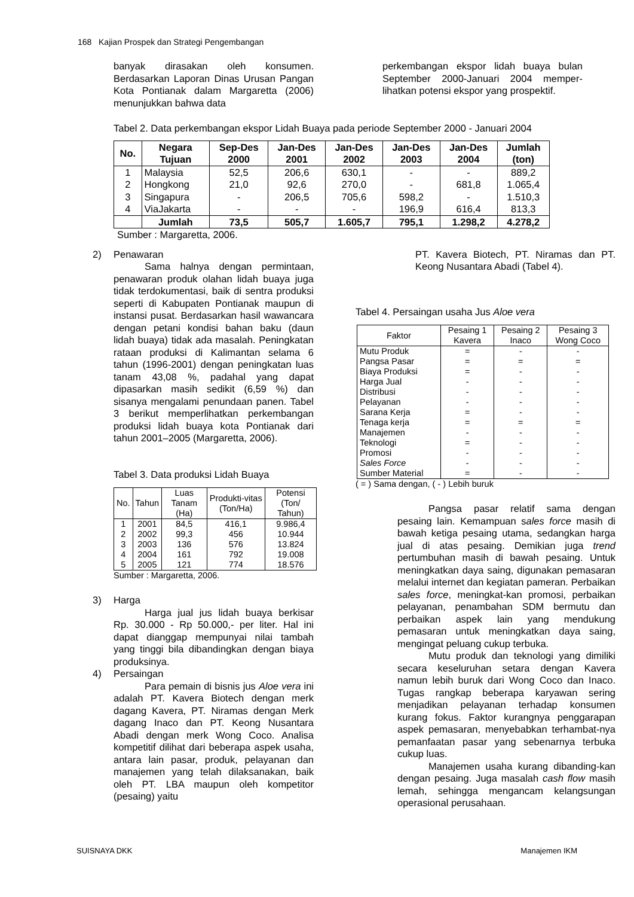168 Kajian Prospek dan Strategi Pengembangan
banyak dirasakan oleh konsumen. Berdasarkan Laporan Dinas Urusan Pangan Kota Pontianak dalam Margaretta (2006) menunjukkan bahwa data
perkembangan ekspor lidah buaya bulan September 2000-Januari 2004 memper-lihatkan potensi ekspor yang prospektif.
Tabel 2. Data perkembangan ekspor Lidah Buaya pada periode September 2000 - Januari 2004
| No. | Negara Tujuan | Sep-Des 2000 | Jan-Des 2001 | Jan-Des 2002 | Jan-Des 2003 | Jan-Des 2004 | Jumlah (ton) |
| --- | --- | --- | --- | --- | --- | --- | --- |
| 1 | Malaysia | 52,5 | 206,6 | 630,1 | - | - | 889,2 |
| 2 | Hongkong | 21,0 | 92,6 | 270,0 | - | 681,8 | 1.065,4 |
| 3 | Singapura | - | 206,5 | 705,6 | 598,2 | - | 1.510,3 |
| 4 | ViaJakarta | - | - | - | 196,9 | 616,4 | 813,3 |
| | Jumlah | 73,5 | 505,7 | 1.605,7 | 795,1 | 1.298,2 | 4.278,2 |
Sumber : Margaretta, 2006.
2) Penawaran
Sama halnya dengan permintaan, penawaran produk olahan lidah buaya juga tidak terdokumentasi, baik di sentra produksi seperti di Kabupaten Pontianak maupun di instansi pusat. Berdasarkan hasil wawancara dengan petani kondisi bahan baku (daun lidah buaya) tidak ada masalah. Peningkatan rataan produksi di Kalimantan selama 6 tahun (1996-2001) dengan peningkatan luas tanam 43,08 %, padahal yang dapat dipasarkan masih sedikit (6,59 %) dan sisanya mengalami penundaan panen. Tabel 3 berikut memperlihatkan perkembangan produksi lidah buaya kota Pontianak dari tahun 2001–2005 (Margaretta, 2006).
Tabel 3. Data produksi Lidah Buaya
| No. | Tahun | Luas Tanam (Ha) | Produkti-vitas (Ton/Ha) | Potensi (Ton/ Tahun) |
| --- | --- | --- | --- | --- |
| 1 | 2001 | 84,5 | 416,1 | 9.986,4 |
| 2 | 2002 | 99,3 | 456 | 10.944 |
| 3 | 2003 | 136 | 576 | 13.824 |
| 4 | 2004 | 161 | 792 | 19.008 |
| 5 | 2005 | 121 | 774 | 18.576 |
Sumber : Margaretta, 2006.
3) Harga
Harga jual jus lidah buaya berkisar Rp. 30.000 - Rp 50.000,- per liter. Hal ini dapat dianggap mempunyai nilai tambah yang tinggi bila dibandingkan dengan biaya produksinya.
4) Persaingan
Para pemain di bisnis jus Aloe vera ini adalah PT. Kavera Biotech dengan merk dagang Kavera, PT. Niramas dengan Merk dagang Inaco dan PT. Keong Nusantara Abadi dengan merk Wong Coco. Analisa kompetitif dilihat dari beberapa aspek usaha, antara lain pasar, produk, pelayanan dan manajemen yang telah dilaksanakan, baik oleh PT. LBA maupun oleh kompetitor (pesaing) yaitu
PT. Kavera Biotech, PT. Niramas dan PT. Keong Nusantara Abadi (Tabel 4).
Tabel 4. Persaingan usaha Jus Aloe vera
| Faktor | Pesaing 1 Kavera | Pesaing 2 Inaco | Pesaing 3 Wong Coco |
| --- | --- | --- | --- |
| Mutu Produk | = | - | - |
| Pangsa Pasar | = | = | = |
| Biaya Produksi | = | - | - |
| Harga Jual | - | - | - |
| Distribusi | - | - | - |
| Pelayanan | - | - | - |
| Sarana Kerja | = | - | - |
| Tenaga kerja | = | = | = |
| Manajemen | - | - | - |
| Teknologi | = | - | - |
| Promosi | - | - | - |
| Sales Force | - | - | - |
| Sumber Material | = | - | - |
( = ) Sama dengan, ( - ) Lebih buruk
Pangsa pasar relatif sama dengan pesaing lain. Kemampuan sales force masih di bawah ketiga pesaing utama, sedangkan harga jual di atas pesaing. Demikian juga trend pertumbuhan masih di bawah pesaing. Untuk meningkatkan daya saing, digunakan pemasaran melalui internet dan kegiatan pameran. Perbaikan sales force, meningkat-kan promosi, perbaikan pelayanan, penambahan SDM bermutu dan perbaikan aspek lain yang mendukung pemasaran untuk meningkatkan daya saing, mengingat peluang cukup terbuka.
Mutu produk dan teknologi yang dimiliki secara keseluruhan setara dengan Kavera namun lebih buruk dari Wong Coco dan Inaco. Tugas rangkap beberapa karyawan sering menjadikan pelayanan terhadap konsumen kurang fokus. Faktor kurangnya penggarapan aspek pemasaran, menyebabkan terhambat-nya pemanfaatan pasar yang sebenarnya terbuka cukup luas.
Manajemen usaha kurang dibanding-kan dengan pesaing. Juga masalah cash flow masih lemah, sehingga mengancam kelangsungan operasional perusahaan.
SUISNAYA DKK Manajemen IKM